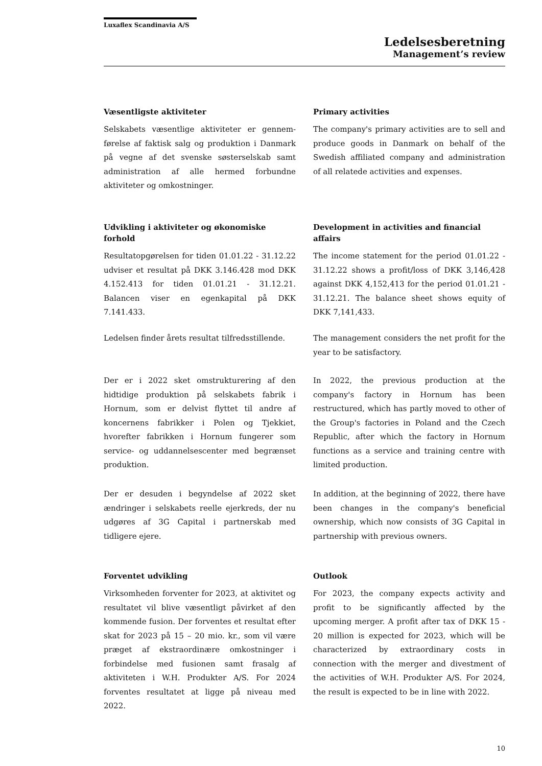Luxaflex Scandinavia A/S
Ledelsesberetning
Management’s review
Væsentligste aktiviteter
Selskabets væsentlige aktiviteter er gennem-førelse af faktisk salg og produktion i Danmark på vegne af det svenske søsterselskab samt administration af alle hermed forbundne aktiviteter og omkostninger.
Primary activities
The company's primary activities are to sell and produce goods in Danmark on behalf of the Swedish affiliated company and administration of all relatede activities and expenses.
Udvikling i aktiviteter og økonomiske forhold
Resultatopgørelsen for tiden 01.01.22 - 31.12.22 udviser et resultat på DKK 3.146.428 mod DKK 4.152.413 for tiden 01.01.21 - 31.12.21. Balancen viser en egenkapital på DKK 7.141.433.
Development in activities and financial affairs
The income statement for the period 01.01.22 - 31.12.22 shows a profit/loss of DKK 3,146,428 against DKK 4,152,413 for the period 01.01.21 - 31.12.21. The balance sheet shows equity of DKK 7,141,433.
Ledelsen finder årets resultat tilfredsstillende.
The management considers the net profit for the year to be satisfactory.
Der er i 2022 sket omstrukturering af den hidtidige produktion på selskabets fabrik i Hornum, som er delvist flyttet til andre af koncernens fabrikker i Polen og Tjekkiet, hvorefter fabrikken i Hornum fungerer som service- og uddannelsescenter med begrænset produktion.
In 2022, the previous production at the company's factory in Hornum has been restructured, which has partly moved to other of the Group's factories in Poland and the Czech Republic, after which the factory in Hornum functions as a service and training centre with limited production.
Der er desuden i begyndelse af 2022 sket ændringer i selskabets reelle ejerkreds, der nu udgøres af 3G Capital i partnerskab med tidligere ejere.
In addition, at the beginning of 2022, there have been changes in the company's beneficial ownership, which now consists of 3G Capital in partnership with previous owners.
Forventet udvikling
Virksomheden forventer for 2023, at aktivitet og resultatet vil blive væsentligt påvirket af den kommende fusion. Der forventes et resultat efter skat for 2023 på 15 – 20 mio. kr., som vil være præget af ekstraordinære omkostninger i forbindelse med fusionen samt frasalg af aktiviteten i W.H. Produkter A/S. For 2024 forventes resultatet at ligge på niveau med 2022.
Outlook
For 2023, the company expects activity and profit to be significantly affected by the upcoming merger. A profit after tax of DKK 15 - 20 million is expected for 2023, which will be characterized by extraordinary costs in connection with the merger and divestment of the activities of W.H. Produkter A/S. For 2024, the result is expected to be in line with 2022.
10